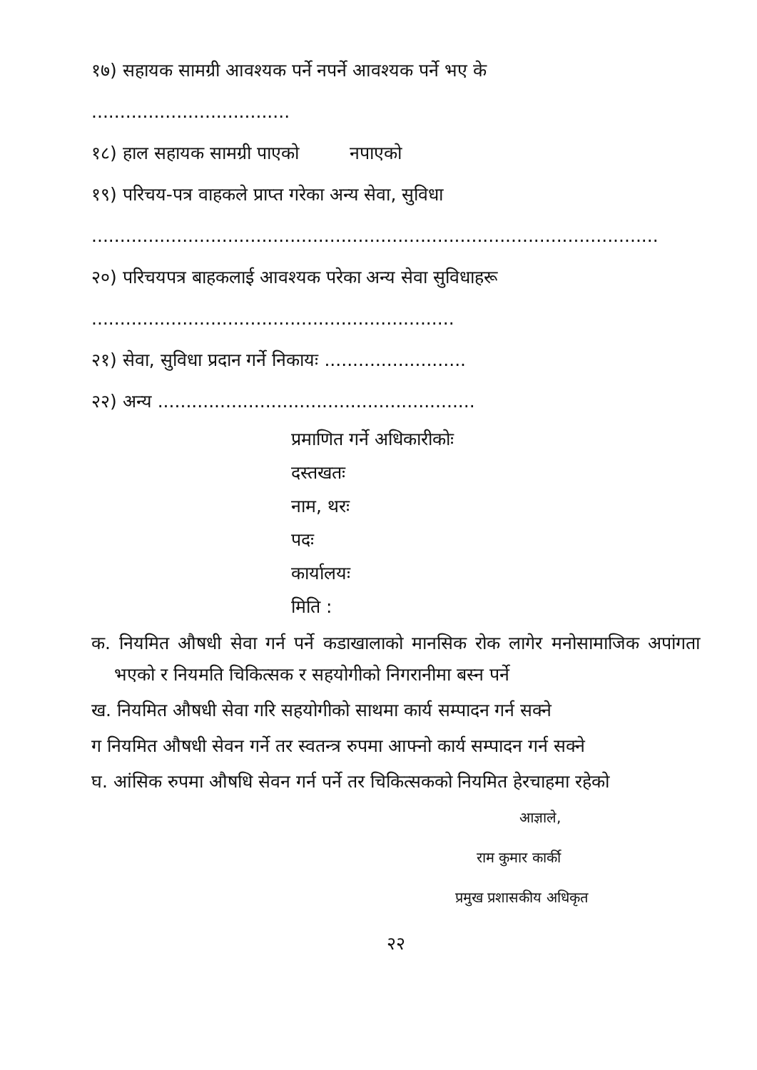१७) सहायक सामग्री आवश्यक पर्ने नपर्ने आवश्यक पर्ने भए के
...................................
१८) हाल सहायक सामग्री पाएको नपाएको
१९) परिचय-पत्र वाहकले प्राप्त गरेका अन्य सेवा, सुविधा
....................................................................................................
२०) परिचयपत्र बाहकलाई आवश्यक परेका अन्य सेवा सुविधाहरू
................................................................
२१) सेवा, सुविधा प्रदान गर्ने निकायः .........................
२२) अन्य ........................................................
प्रमाणित गर्ने अधिकारीकोः
दस्तखतः
नाम, थरः
पदः
कार्यालयः
मिति :
क. नियमित औषधी सेवा गर्न पर्ने कडाखालाको मानसिक रोक लागेर मनोसामाजिक अपांगता भएको र नियमति चिकित्सक र सहयोगीको निगरानीमा बस्न पर्ने
ख. नियमित औषधी सेवा गरि सहयोगीको साथमा कार्य सम्पादन गर्न सक्ने
ग नियमित औषधी सेवन गर्ने तर स्वतन्त्र रुपमा आफ्नो कार्य सम्पादन गर्न सक्ने
घ. आंसिक रुपमा औषधि सेवन गर्न पर्ने तर चिकित्सकको नियमित हेरचाहमा रहेको
आज्ञाले,
राम कुमार कार्की
प्रमुख प्रशासकीय अधिकृत
२२